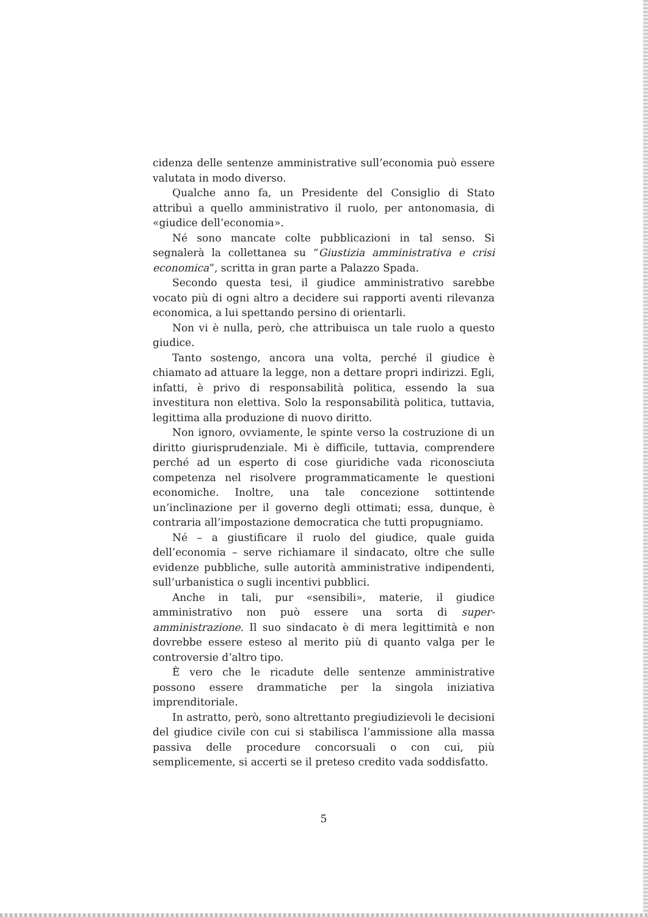cidenza delle sentenze amministrative sull’economia può essere valutata in modo diverso.
Qualche anno fa, un Presidente del Consiglio di Stato attribuì a quello amministrativo il ruolo, per antonomasia, di «giudice dell’economia».
Né sono mancate colte pubblicazioni in tal senso. Si segnalerà la collettanea su “Giustizia amministrativa e crisi economica”, scritta in gran parte a Palazzo Spada.
Secondo questa tesi, il giudice amministrativo sarebbe vocato più di ogni altro a decidere sui rapporti aventi rilevanza economica, a lui spettando persino di orientarli.
Non vi è nulla, però, che attribuisca un tale ruolo a questo giudice.
Tanto sostengo, ancora una volta, perché il giudice è chiamato ad attuare la legge, non a dettare propri indirizzi. Egli, infatti, è privo di responsabilità politica, essendo la sua investitura non elettiva. Solo la responsabilità politica, tuttavia, legittima alla produzione di nuovo diritto.
Non ignoro, ovviamente, le spinte verso la costruzione di un diritto giurisprudenziale. Mi è difficile, tuttavia, comprendere perché ad un esperto di cose giuridiche vada riconosciuta competenza nel risolvere programmaticamente le questioni economiche. Inoltre, una tale concezione sottintende un’inclinazione per il governo degli ottimati; essa, dunque, è contraria all’impostazione democratica che tutti propugniamo.
Né – a giustificare il ruolo del giudice, quale guida dell’economia – serve richiamare il sindacato, oltre che sulle evidenze pubbliche, sulle autorità amministrative indipendenti, sull’urbanistica o sugli incentivi pubblici.
Anche in tali, pur «sensibili», materie, il giudice amministrativo non può essere una sorta di super-amministrazione. Il suo sindacato è di mera legittimità e non dovrebbe essere esteso al merito più di quanto valga per le controversie d’altro tipo.
È vero che le ricadute delle sentenze amministrative possono essere drammatiche per la singola iniziativa imprenditoriale.
In astratto, però, sono altrettanto pregiudizievoli le decisioni del giudice civile con cui si stabilisca l’ammissione alla massa passiva delle procedure concorsuali o con cui, più semplicemente, si accerti se il preteso credito vada soddisfatto.
5